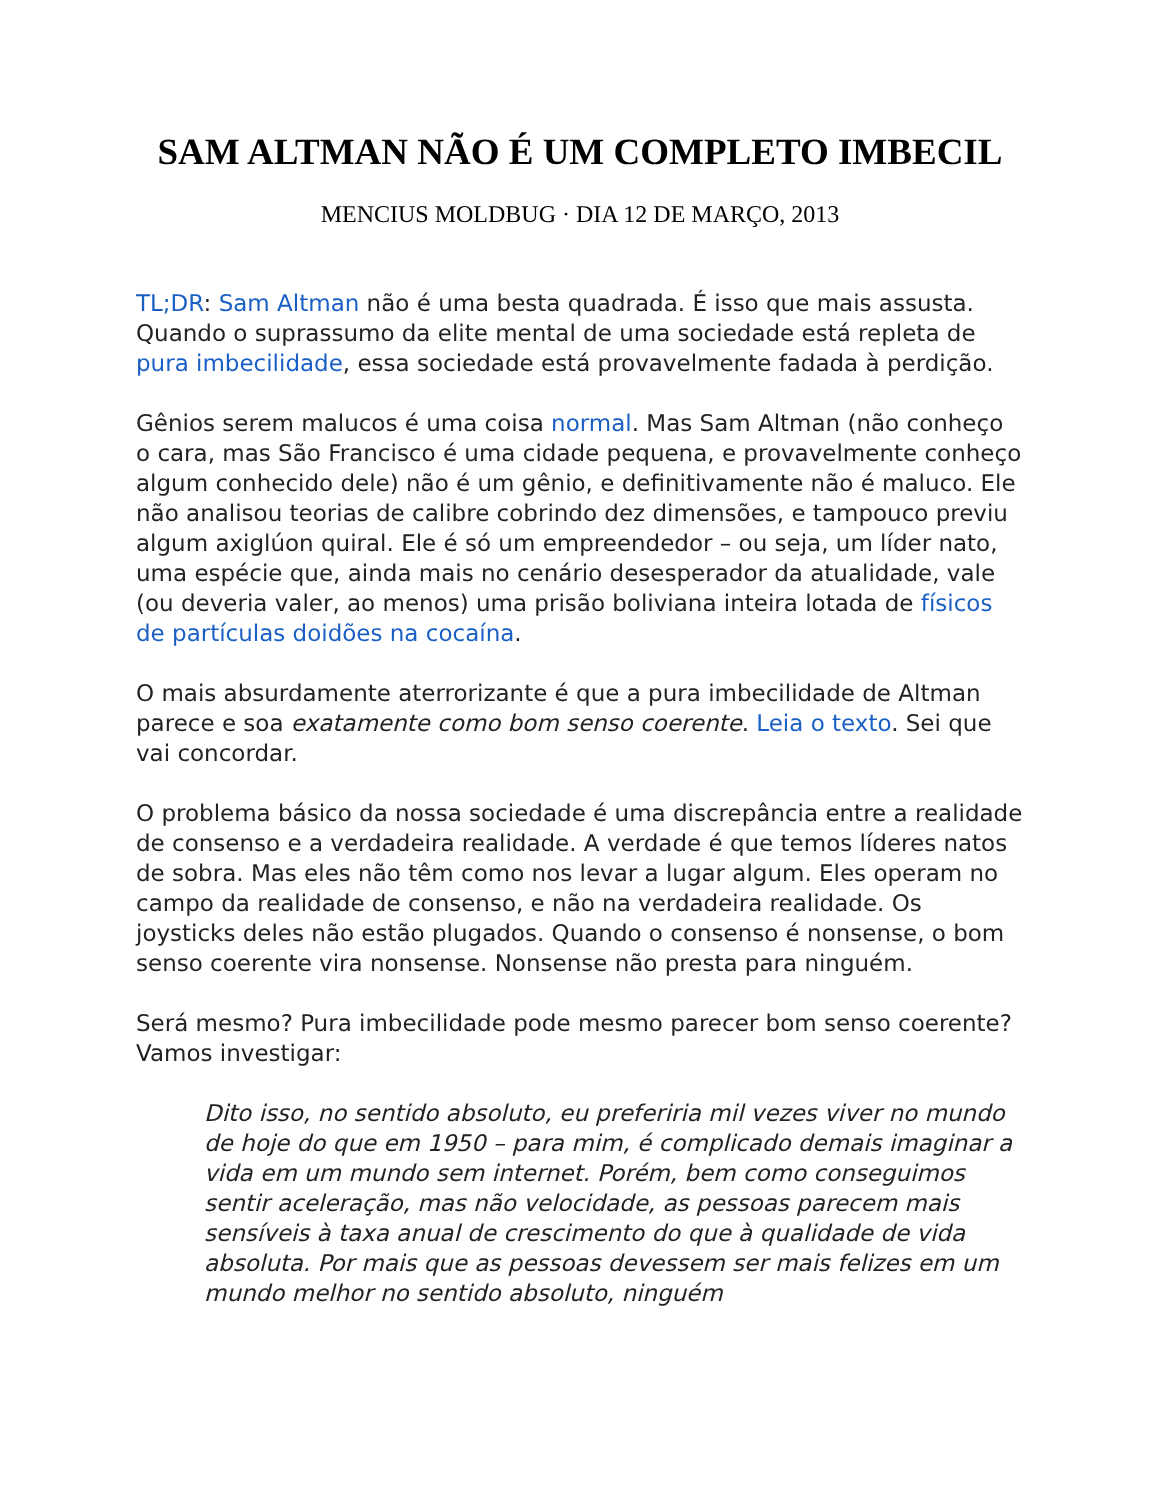SAM ALTMAN NÃO É UM COMPLETO IMBECIL
MENCIUS MOLDBUG · DIA 12 DE MARÇO, 2013
TL;DR: Sam Altman não é uma besta quadrada. É isso que mais assusta. Quando o suprassumo da elite mental de uma sociedade está repleta de pura imbecilidade, essa sociedade está provavelmente fadada à perdição.
Gênios serem malucos é uma coisa normal. Mas Sam Altman (não conheço o cara, mas São Francisco é uma cidade pequena, e provavelmente conheço algum conhecido dele) não é um gênio, e definitivamente não é maluco. Ele não analisou teorias de calibre cobrindo dez dimensões, e tampouco previu algum axiglúon quiral. Ele é só um empreendedor – ou seja, um líder nato, uma espécie que, ainda mais no cenário desesperador da atualidade, vale (ou deveria valer, ao menos) uma prisão boliviana inteira lotada de físicos de partículas doidões na cocaína.
O mais absurdamente aterrorizante é que a pura imbecilidade de Altman parece e soa exatamente como bom senso coerente. Leia o texto. Sei que vai concordar.
O problema básico da nossa sociedade é uma discrepância entre a realidade de consenso e a verdadeira realidade. A verdade é que temos líderes natos de sobra. Mas eles não têm como nos levar a lugar algum. Eles operam no campo da realidade de consenso, e não na verdadeira realidade. Os joysticks deles não estão plugados. Quando o consenso é nonsense, o bom senso coerente vira nonsense. Nonsense não presta para ninguém.
Será mesmo? Pura imbecilidade pode mesmo parecer bom senso coerente? Vamos investigar:
Dito isso, no sentido absoluto, eu preferiria mil vezes viver no mundo de hoje do que em 1950 – para mim, é complicado demais imaginar a vida em um mundo sem internet. Porém, bem como conseguimos sentir aceleração, mas não velocidade, as pessoas parecem mais sensíveis à taxa anual de crescimento do que à qualidade de vida absoluta. Por mais que as pessoas devessem ser mais felizes em um mundo melhor no sentido absoluto, ninguém